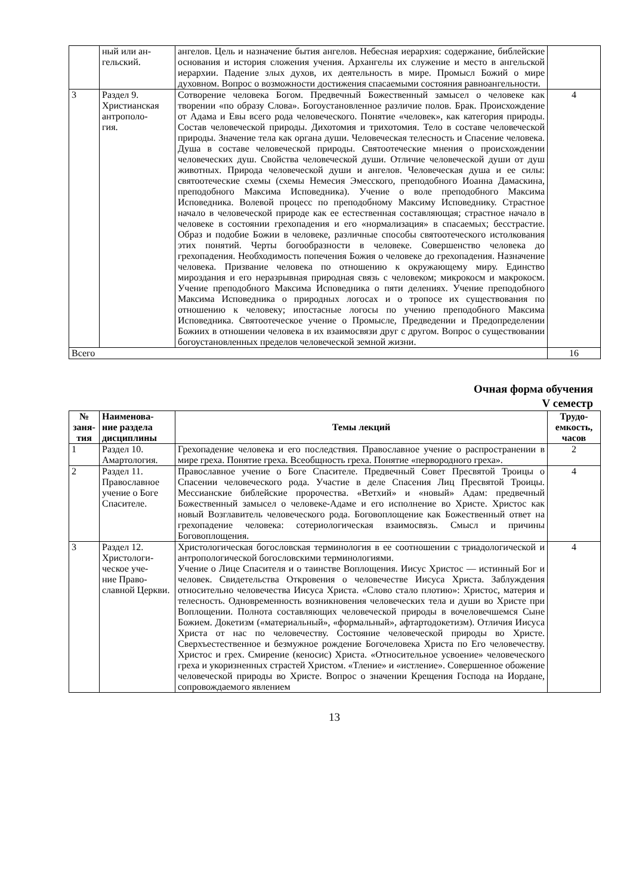| | ный или ан- гельский. | ангелов. Цель и назначение бытия ангелов. Небесная иерархия: содержание, библейские основания и история сложения учения. Архангелы их служение и место в ангельской иерархии. Падение злых духов, их деятельность в мире. Промысл Божий о мире духовном. Вопрос о возможности достижения спасаемыми состояния равноангельности. | |
| 3 | Раздел 9. Христианская антрополо- гия. | Сотворение человека Богом. Предвечный Божественный замысел о человеке как творении «по образу Слова». Богоустановленное различие полов. Брак. Происхождение от Адама и Евы всего рода человеческого. Понятие «человек», как категория природы. Состав человеческой природы. Дихотомия и трихотомия. Тело в составе человеческой природы. Значение тела как органа души. Человеческая телесность и Спасение человека. Душа в составе человеческой природы. Святоотеческие мнения о происхождении человеческих душ. Свойства человеческой души. Отличие человеческой души от душ животных. Природа человеческой души и ангелов. Человеческая душа и ее силы: святоотеческие схемы (схемы Немесия Эмесского, преподобного Иоанна Дамаскина, преподобного Максима Исповедника). Учение о воле преподобного Максима Исповедника. Волевой процесс по преподобному Максиму Исповеднику. Страстное начало в человеческой природе как ее естественная составляющая; страстное начало в человеке в состоянии грехопадения и его «нормализация» в спасаемых; бесстрастие. Образ и подобие Божии в человеке, различные способы святоотеческого истолкования этих понятий. Черты богообразности в человеке. Совершенство человека до грехопадения. Необходимость попечения Божия о человеке до грехопадения. Назначение человека. Призвание человека по отношению к окружающему миру. Единство мироздания и его неразрывная природная связь с человеком; микрокосм и макрокосм. Учение преподобного Максима Исповедника о пяти делениях. Учение преподобного Максима Исповедника о природных логосах и о тропосе их существования по отношению к человеку; ипостасные логосы по учению преподобного Максима Исповедника. Святоотеческое учение о Промысле, Предведении и Предопределении Божиих в отношении человека в их взаимосвязи друг с другом. Вопрос о существовании богоустановленных пределов человеческой земной жизни. | 4 |
| Всего | | | 16 |
Очная форма обучения
V семестр
| № заня- тия | Наименова- ние раздела дисциплины | Темы лекций | Трудо- емкость, часов |
| --- | --- | --- | --- |
| 1 | Раздел 10. Амартология. | Грехопадение человека и его последствия. Православное учение о распространении в мире греха. Понятие греха. Всеобщность греха. Понятие «первородного греха». | 2 |
| 2 | Раздел 11. Православное учение о Боге Спасителе. | Православное учение о Боге Спасителе. Предвечный Совет Пресвятой Троицы о Спасении человеческого рода. Участие в деле Спасения Лиц Пресвятой Троицы. Мессианские библейские пророчества. «Ветхий» и «новый» Адам: предвечный Божественный замысел о человеке-Адаме и его исполнение во Христе. Христос как новый Возглавитель человеческого рода. Боговоплощение как Божественный ответ на грехопадение человека: сотериологическая взаимосвязь. Смысл и причины Боговоплощения. | 4 |
| 3 | Раздел 12. Христологи- ческое уче- ние Право- славной Церкви. | Христологическая богословская терминология в ее соотношении с триадологической и антропологической богословскими терминологиями. Учение о Лице Спасителя и о таинстве Воплощения. Иисус Христос — истинный Бог и человек. Свидетельства Откровения о человечестве Иисуса Христа. Заблуждения относительно человечества Иисуса Христа. «Слово стало плотию»: Христос, материя и телесность. Одновременность возникновения человеческих тела и души во Христе при Воплощении. Полнота составляющих человеческой природы в вочеловечшемся Сыне Божием. Докетизм («материальный», «формальный», афтартодокетизм). Отличия Иисуса Христа от нас по человечеству. Состояние человеческой природы во Христе. Сверхъестественное и безмужное рождение Богочеловека Христа по Его человечеству. Христос и грех. Смирение (кеносис) Христа. «Относительное усвоение» человеческого греха и укоризненных страстей Христом. «Тление» и «истление». Совершенное обожение человеческой природы во Христе. Вопрос о значении Крещения Господа на Иордане, сопровождаемого явлением | 4 |
13